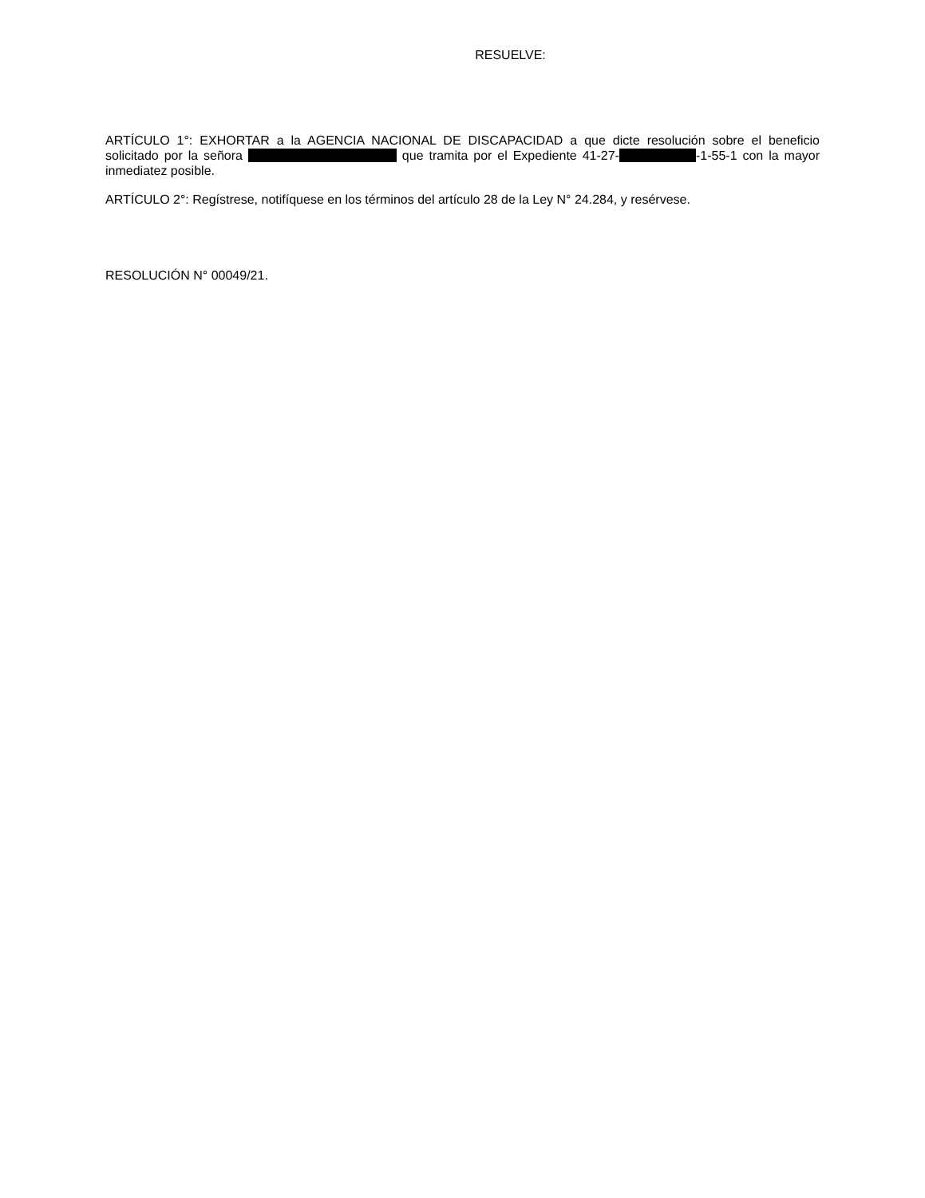RESUELVE:
ARTÍCULO 1°: EXHORTAR a la AGENCIA NACIONAL DE DISCAPACIDAD a que dicte resolución sobre el beneficio solicitado por la señora que tramita por el Expediente 41-27- -1-55-1 con la mayor inmediatez posible.
ARTÍCULO 2°: Regístrese, notifíquese en los términos del artículo 28 de la Ley N° 24.284, y resérvese.
RESOLUCIÓN N° 00049/21.